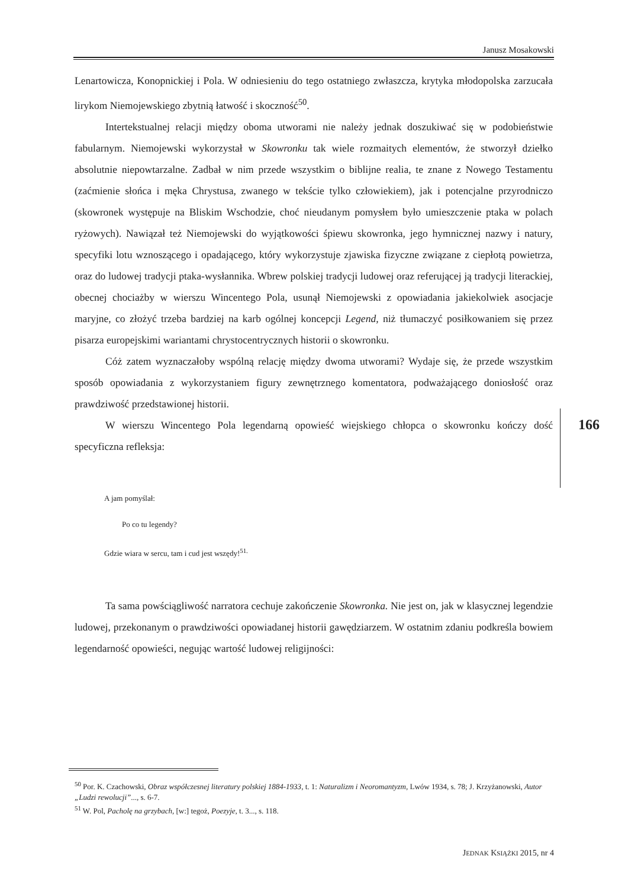Janusz Mosakowski
Lenartowicza, Konopnickiej i Pola. W odniesieniu do tego ostatniego zwłaszcza, krytyka młodopolska zarzucała lirykom Niemojewskiego zbytnią łatwość i skoczność<sup>50</sup>.
Intertekstualnej relacji między oboma utworami nie należy jednak doszukiwać się w podobieństwie fabularnym. Niemojewski wykorzystał w Skowronku tak wiele rozmaitych elementów, że stworzył dziełko absolutnie niepowtarzalne. Zadbał w nim przede wszystkim o biblijne realia, te znane z Nowego Testamentu (zaćmienie słońca i męka Chrystusa, zwanego w tekście tylko człowiekiem), jak i potencjalne przyrodniczo (skowronek występuje na Bliskim Wschodzie, choć nieudanym pomysłem było umieszczenie ptaka w polach ryżowych). Nawiązał też Niemojewski do wyjątkowości śpiewu skowronka, jego hymnicznej nazwy i natury, specyfiki lotu wznoszącego i opadającego, który wykorzystuje zjawiska fizyczne związane z ciepłotą powietrza, oraz do ludowej tradycji ptaka-wysłannika. Wbrew polskiej tradycji ludowej oraz referującej ją tradycji literackiej, obecnej chociażby w wierszu Wincentego Pola, usunął Niemojewski z opowiadania jakiekolwiek asocjacje maryjne, co złożyć trzeba bardziej na karb ogólnej koncepcji Legend, niż tłumaczyć posiłkowaniem się przez pisarza europejskimi wariantami chrystocentrycznych historii o skowronku.
Cóż zatem wyznaczałoby wspólną relację między dwoma utworami? Wydaje się, że przede wszystkim sposób opowiadania z wykorzystaniem figury zewnętrznego komentatora, podważającego doniosłość oraz prawdziwość przedstawionej historii.
W wierszu Wincentego Pola legendarną opowieść wiejskiego chłopca o skowronku kończy dość specyficzna refleksja:
A jam pomyślał:
Po co tu legendy?
Gdzie wiara w sercu, tam i cud jest wszędy!<sup>51.</sup>
Ta sama powściągliwość narratora cechuje zakończenie Skowronka. Nie jest on, jak w klasycznej legendzie ludowej, przekonanym o prawdziwości opowiadanej historii gawędziarzem. W ostatnim zdaniu podkreśla bowiem legendarność opowieści, negując wartość ludowej religijności:
166
<sup>50</sup> Por. K. Czachowski, Obraz współczesnej literatury polskiej 1884-1933, t. 1: Naturalizm i Neoromantyzm, Lwów 1934, s. 78; J. Krzyżanowski, Autor „Ludzi rewolucji”..., s. 6-7.
<sup>51</sup> W. Pol, Pacholę na grzybach, [w:] tegoż, Poezyje, t. 3..., s. 118.
JEDNAK KSIĄŻKI 2015, nr 4